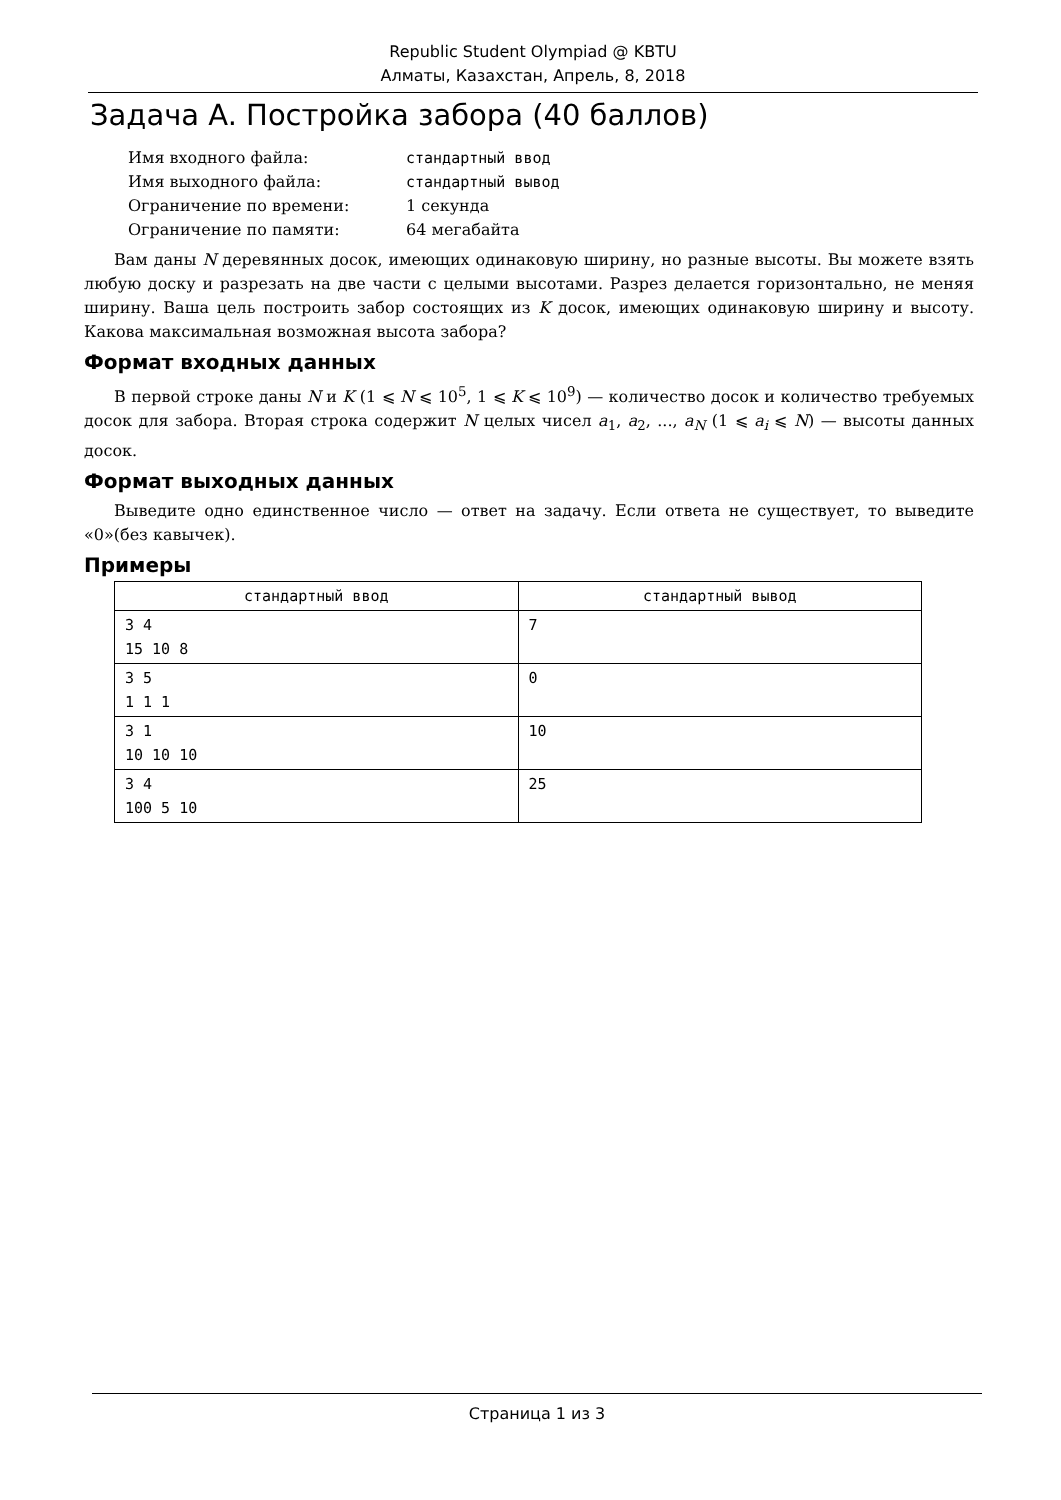Republic Student Olympiad @ KBTU
Алматы, Казахстан, Апрель, 8, 2018
Задача A. Постройка забора (40 баллов)
| Имя входного файла: | стандартный ввод |
| Имя выходного файла: | стандартный вывод |
| Ограничение по времени: | 1 секунда |
| Ограничение по памяти: | 64 мегабайта |
Вам даны N деревянных досок, имеющих одинаковую ширину, но разные высоты. Вы можете взять любую доску и разрезать на две части с целыми высотами. Разрез делается горизонтально, не меняя ширину. Ваша цель построить забор состоящих из K досок, имеющих одинаковую ширину и высоту. Какова максимальная возможная высота забора?
Формат входных данных
В первой строке даны N и K (1 ⩽ N ⩽ 10<sup>5</sup>, 1 ⩽ K ⩽ 10<sup>9</sup>) — количество досок и количество требуемых досок для забора. Вторая строка содержит N целых чисел a<sub>1</sub>, a<sub>2</sub>, ..., a<sub>N</sub> (1 ⩽ a<sub>i</sub> ⩽ N) — высоты данных досок.
Формат выходных данных
Выведите одно единственное число — ответ на задачу. Если ответа не существует, то выведите «0»(без кавычек).
Примеры
| стандартный ввод | стандартный вывод |
| --- | --- |
| 3 4 15 10 8 | 7 |
| 3 5 1 1 1 | 0 |
| 3 1 10 10 10 | 10 |
| 3 4 100 5 10 | 25 |
Страница 1 из 3